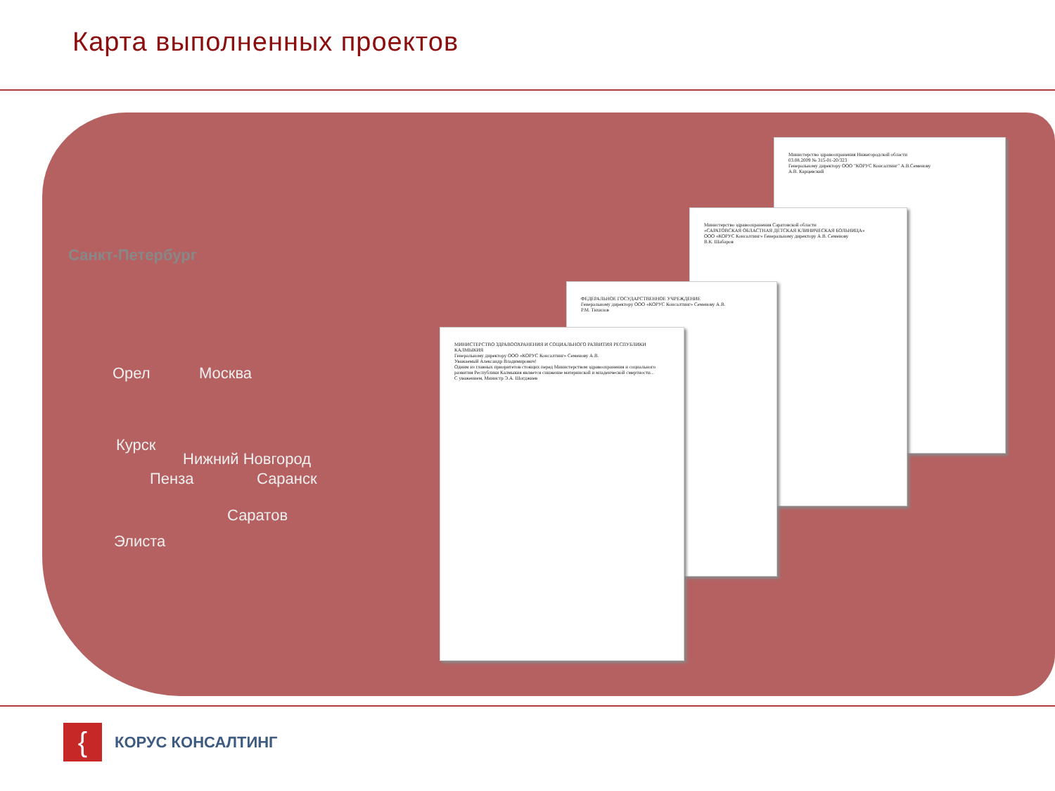Карта выполненных проектов
Санкт-Петербург
Орел Москва
Курск
Нижний Новгород
Пенза Саранск
Саратов
Элиста
Министерство здравоохранения Нижегородской области
03.08.2009 № 315-01-20/323
Генеральному директору ООО "КОРУС Консалтинг" А.В.Семенову
А.В. Карцевский
Министерство здравоохранения Саратовской области
«САРАТОВСКАЯ ОБЛАСТНАЯ ДЕТСКАЯ КЛИНИЧЕСКАЯ БОЛЬНИЦА»
ООО «КОРУС Консалтинг» Генеральному директору А.В. Семенову
В.К. Шабаров
ФЕДЕРАЛЬНОЕ ГОСУДАРСТВЕННОЕ УЧРЕЖДЕНИЕ
Генеральному директору ООО «КОРУС Консалтинг» Семенову А.В.
Р.М. Тихилов
МИНИСТЕРСТВО ЗДРАВООХРАНЕНИЯ И СОЦИАЛЬНОГО РАЗВИТИЯ РЕСПУБЛИКИ КАЛМЫКИЯ
Генеральному директору ООО «КОРУС Консалтинг» Семенову А.В.
Уважаемый Александр Владимирович!
Одним из главных приоритетов стоящих перед Министерством здравоохранения и социального развития Республики Калмыкия является снижение материнской и младенческой смертности...
С уважением, Министр Э.А. Шогджиев
{
КОРУС КОНСАЛТИНГ